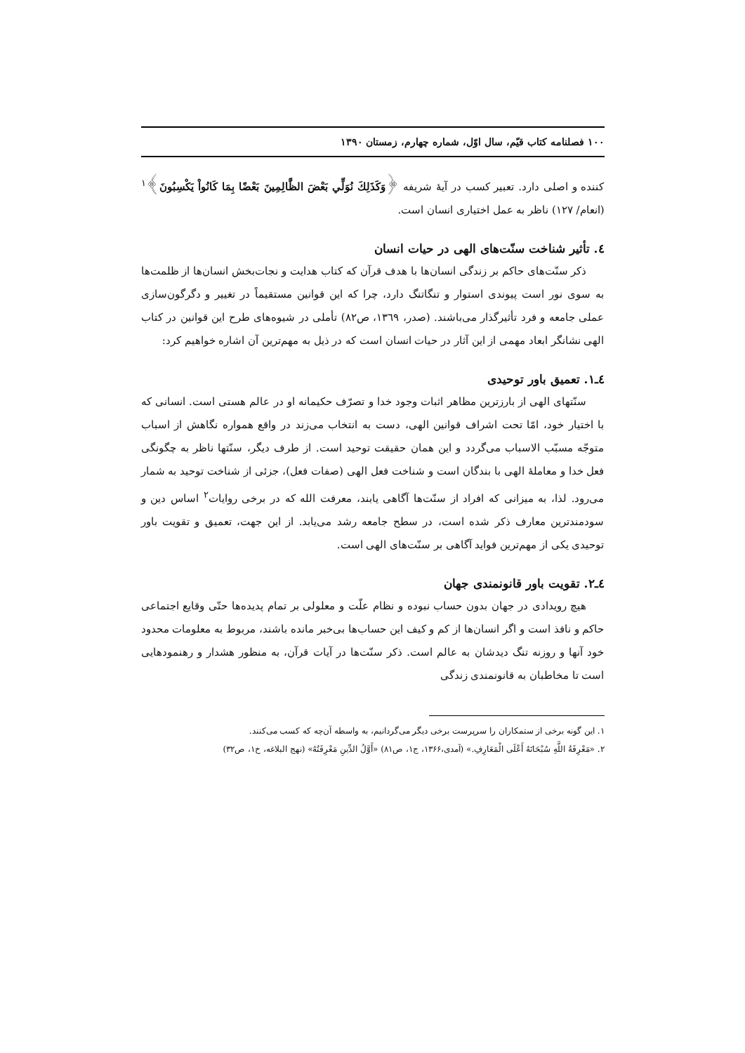۱۰۰ فصلنامه کتاب قیّم، سال اوّل، شماره چهارم، زمستان ۱۳۹۰
کننده و اصلی دارد. تعبیر کسب در آیهٔ شریفه ﴿وَكَذَلِكَ نُوَلِّي بَعْضَ الظَّالِمِينَ بَعْضًا بِمَا كَانُواْ يَكْسِبُونَ﴾<sup>۱</sup> (انعام/ ۱۲۷) ناظر به عمل اختیاری انسان است.
٤. تأثیر شناخت سنّت‌های الهی در حیات انسان
ذکر سنّت‌های حاکم بر زندگی انسان‌ها با هدف قرآن که کتاب هدایت و نجات‌بخش انسان‌ها از ظلمت‌ها به سوی نور است پیوندی استوار و تنگاتنگ دارد، چرا که این قوانین مستقیماً در تغییر و دگرگون‌سازی عملی جامعه و فرد تأثیرگذار می‌باشند. (صدر، ۱۳٦۹، ص۸۲) تأملی در شیوه‌های طرح این قوانین در کتاب الهی نشانگر ابعاد مهمی از این آثار در حیات انسان است که در ذیل به مهم‌ترین آن اشاره خواهیم کرد:
٤ـ۱. تعمیق باور توحیدی
سنّتهای الهی از بارزترین مظاهر اثبات وجود خدا و تصرّف حکیمانه او در عالم هستی است. انسانی که با اختیار خود، امّا تحت اشراف قوانین الهی، دست به انتخاب می‌زند در واقع همواره نگاهش از اسباب متوجّه مسبّب الاسباب می‌گردد و این همان حقیقت توحید است. از طرف دیگر، سنّتها ناظر به چگونگی فعل خدا و معاملهٔ الهی با بندگان است و شناخت فعل الهی (صفات فعل)، جزئی از شناخت توحید به شمار می‌رود. لذا، به میزانی که افراد از سنّت‌ها آگاهی یابند، معرفت الله که در برخی روایات<sup>۲</sup> اساس دین و سودمندترین معارف ذکر شده است، در سطح جامعه رشد می‌یابد. از این جهت، تعمیق و تقویت باور توحیدی یکی از مهم‌ترین فواید آگاهی بر سنّت‌های الهی است.
٤ـ۲. تقویت باور قانونمندی جهان
هیچ رویدادی در جهان بدون حساب نبوده و نظام علّت و معلولی بر تمام پدیده‌ها حتّی وقایع اجتماعی حاکم و نافذ است و اگر انسان‌ها از کم و کیف این حساب‌ها بی‌خبر مانده باشند، مربوط به معلومات محدود خود آنها و روزنه تنگ دیدشان به عالم است. ذکر سنّت‌ها در آیات قرآن، به منظور هشدار و رهنمودهایی است تا مخاطبان به قانونمندی زندگی
۱. این گونه برخی از ستمکاران را سرپرست برخی دیگر می‌گردانیم، به واسطه آن‌چه که کسب می‌کنند.
۲. «مَعْرِفَةُ اللَّهِ سُبْحَانَهُ أَعْلَى الْمَعَارِفِ.» (آمدی،۱۳۶۶، ج۱، ص۸۱) «أَوَّلُ الدِّينِ مَعْرِفَتُهُ» (نهج البلاغه، خ۱، ص۳۲)